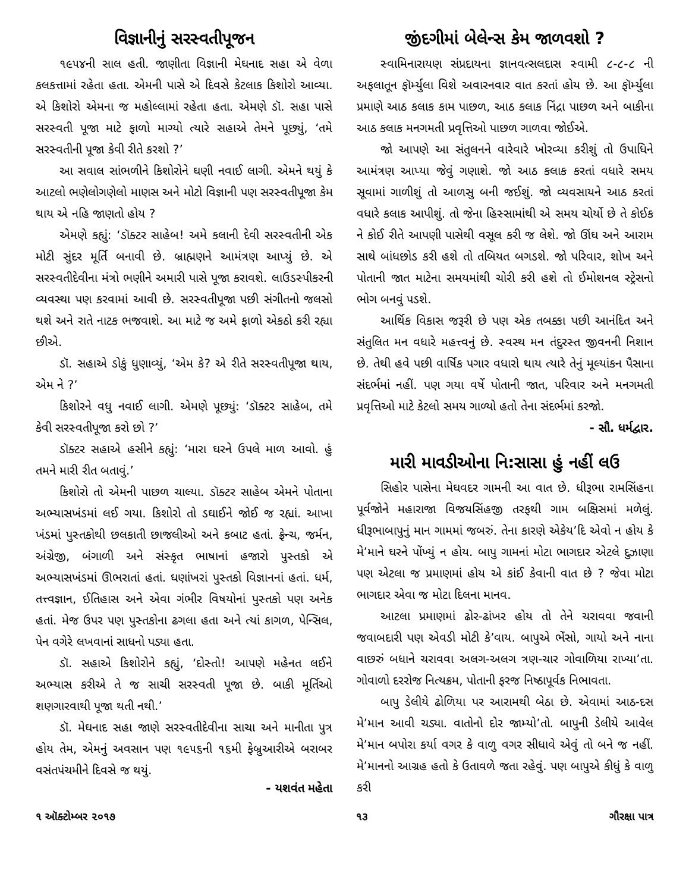વિજ્ઞાનીનું સરસ્વતીપૂજન
૧૯૫૪ની સાલ હતી. જાણીતા વિજ્ઞાની મેઘનાદ સહા એ વેળા કલકત્તામાં રહેતા હતા. એમની પાસે એ દિવસે કેટલાક કિશોરો આવ્યા. એ કિશોરો એમના જ મહોલ્લામાં રહેતા હતા. એમણે ડૉ. સહા પાસે સરસ્વતી પૂજા માટે ફાળો માગ્યો ત્યારે સહાએ તેમને પૂછ્યું, ‘તમે સરસ્વતીની પૂજા કેવી રીતે કરશો ?’
આ સવાલ સાંભળીને કિશોરોને ઘણી નવાઈ લાગી. એમને થયું કે આટલો ભણેલોગણેલો માણસ અને મોટો વિજ્ઞાની પણ સરસ્વતીપૂજા કેમ થાય એ નહિ જાણતો હોય ?
એમણે કહ્યું: ‘ડૉક્ટર સાહેબ! અમે કલાની દેવી સરસ્વતીની એક મોટી સુંદર મૂર્તિ બનાવી છે. બ્રાહ્મણને આમંત્રણ આપ્યું છે. એ સરસ્વતીદેવીના મંત્રો ભણીને અમારી પાસે પૂજા કરાવશે. લાઉડસ્પીકરની વ્યવસ્થા પણ કરવામાં આવી છે. સરસ્વતીપૂજા પછી સંગીતનો જલસો થશે અને રાતે નાટક ભજવાશે. આ માટે જ અમે ફાળો એકઠો કરી રહ્યા છીએ.
ડૉ. સહાએ ડોકું ધુણાવ્યું, ‘એમ કે? એ રીતે સરસ્વતીપૂજા થાય, એમ ને ?’
કિશોરને વધુ નવાઈ લાગી. એમણે પૂછ્યું: ‘ડૉક્ટર સાહેબ, તમે કેવી સરસ્વતીપૂજા કરો છો ?’
ડૉક્ટર સહાએ હસીને કહ્યું: ‘મારા ઘરને ઉપલે માળ આવો. હું તમને મારી રીત બતાવું.’
કિશોરો તો એમની પાછળ ચાલ્યા. ડૉક્ટર સાહેબ એમને પોતાના અભ્યાસખંડમાં લઈ ગયા. કિશોરો તો ડઘાઈને જોઈ જ રહ્યાં. આખા ખંડમાં પુસ્તકોથી છલકાતી છાજલીઓ અને કબાટ હતાં. ફ્રેન્ચ, જર્મન, અંગ્રેજી, બંગાળી અને સંસ્કૃત ભાષાનાં હજારો પુસ્તકો એ અભ્યાસખંડમાં ઊભરાતાં હતાં. ઘણાંખરાં પુસ્તકો વિજ્ઞાનનાં હતાં. ધર્મ, તત્ત્વજ્ઞાન, ઈતિહાસ અને એવા ગંભીર વિષયોનાં પુસ્તકો પણ અનેક હતાં. મેજ ઉપર પણ પુસ્તકોના ઢગલા હતા અને ત્યાં કાગળ, પેન્સિલ, પેન વગેરે લખવાનાં સાધનો પડ્યા હતા.
ડૉ. સહાએ કિશોરોને કહ્યું, ‘દોસ્તો! આપણે મહેનત લઈને અભ્યાસ કરીએ તે જ સાચી સરસ્વતી પૂજા છે. બાકી મૂર્તિઓ શણગારવાથી પૂજા થતી નથી.’
ડૉ. મેઘનાદ સહા જાણે સરસ્વતીદેવીના સાચા અને માનીતા પુત્ર હોય તેમ, એમનું અવસાન પણ ૧૯૫૬ની ૧૬મી ફેબ્રુઆરીએ બરાબર વસંતપંચમીને દિવસે જ થયું.
- યશવંત મહેતા
જીંદગીમાં બેલેન્સ કેમ જાળવશો ?
સ્વામિનારાયણ સંપ્રદાયના જ્ઞાનવત્સલદાસ સ્વામી ૮-૮-૮ ની અફલાતૂન ફૉર્મ્યુલા વિશે અવારનવાર વાત કરતાં હોય છે. આ ફૉર્મ્યુલા પ્રમાણે આઠ કલાક કામ પાછળ, આઠ કલાક નિંદ્રા પાછળ અને બાકીના આઠ કલાક મનગમતી પ્રવૃત્તિઓ પાછળ ગાળવા જોઈએ.
જો આપણે આ સંતુલનને વારેવારે ખોરવ્યા કરીશું તો ઉપાધિને આમંત્રણ આપ્યા જેવું ગણાશે. જો આઠ કલાક કરતાં વધારે સમય સૂવામાં ગાળીશું તો આળસુ બની જઈશું. જો વ્યવસાયને આઠ કરતાં વધારે કલાક આપીશું. તો જેના હિસ્સામાંથી એ સમય ચોર્યો છે તે કોઈક ને કોઈ રીતે આપણી પાસેથી વસૂલ કરી જ લેશે. જો ઊંઘ અને આરામ સાથે બાંધછોડ કરી હશે તો તબિયત બગડશે. જો પરિવાર, શોખ અને પોતાની જાત માટેના સમયમાંથી ચોરી કરી હશે તો ઈમોશનલ સ્ટ્રેસનો ભોગ બનવું પડશે.
આર્થિક વિકાસ જરૂરી છે પણ એક તબક્કા પછી આનંદિત અને સંતુલિત મન વધારે મહત્ત્વનું છે. સ્વસ્થ મન તંદુરસ્ત જીવનની નિશાન છે. તેથી હવે પછી વાર્ષિક પગાર વધારો થાય ત્યારે તેનું મૂલ્યાંકન પૈસાના સંદર્ભમાં નહીં. પણ ગયા વર્ષે પોતાની જાત, પરિવાર અને મનગમતી પ્રવૃત્તિઓ માટે કેટલો સમય ગાળ્યો હતો તેના સંદર્ભમાં કરજો. - સૌ. ધર્મદ્વાર.
મારી માવડીઓના નિ:સાસા હું નહીં લઉ
સિહોર પાસેના મેઘવદર ગામની આ વાત છે. ધીરૂભા રામસિંહના પૂર્વજોને મહારાજા વિજયસિંહજી તરફથી ગામ બક્ષિસમાં મળેલું. ધીરૂભાબાપુનું માન ગામમાં જબરું. તેના કારણે એકેય’દિ એવો ન હોય કે મે’માને ઘરને પોંખ્યું ન હોય. બાપુ ગામનાં મોટા ભાગદાર એટલે દુઝાણા પણ એટલા જ પ્રમાણમાં હોય એ કાંઈ કેવાની વાત છે ? જેવા મોટા ભાગદાર એવા જ મોટા દિલના માનવ.
આટલા પ્રમાણમાં ઢોર-ઢાંખર હોય તો તેને ચરાવવા જવાની જવાબદારી પણ એવડી મોટી કે’વાય. બાપુએ ભેંસો, ગાયો અને નાના વાછરું બધાને ચરાવવા અલગ-અલગ ત્રણ-ચાર ગોવાળિયા રાખ્યા’તા. ગોવાળો દરરોજ નિત્યક્રમ, પોતાની ફરજ નિષ્ઠાપૂર્વક નિભાવતા.
બાપુ ડેલીયે ઢોળિયા પર આરામથી બેઠા છે. એવામાં આઠ-દસ મે’માન આવી ચડ્યા. વાતોનો દોર જામ્યો’તો. બાપુની ડેલીયે આવેલ મે’માન બપોરા કર્યા વગર કે વાળુ વગર સીધાવે એવું તો બને જ નહીં. મે’માનનો આગ્રહ હતો કે ઉતાવળે જતા રહેવું. પણ બાપુએ કીધું કે વાળુ કરી
૧ ઑક્ટોમ્બર ૨૦૧૭ ૧૩ ગૌરક્ષા પાત્ર